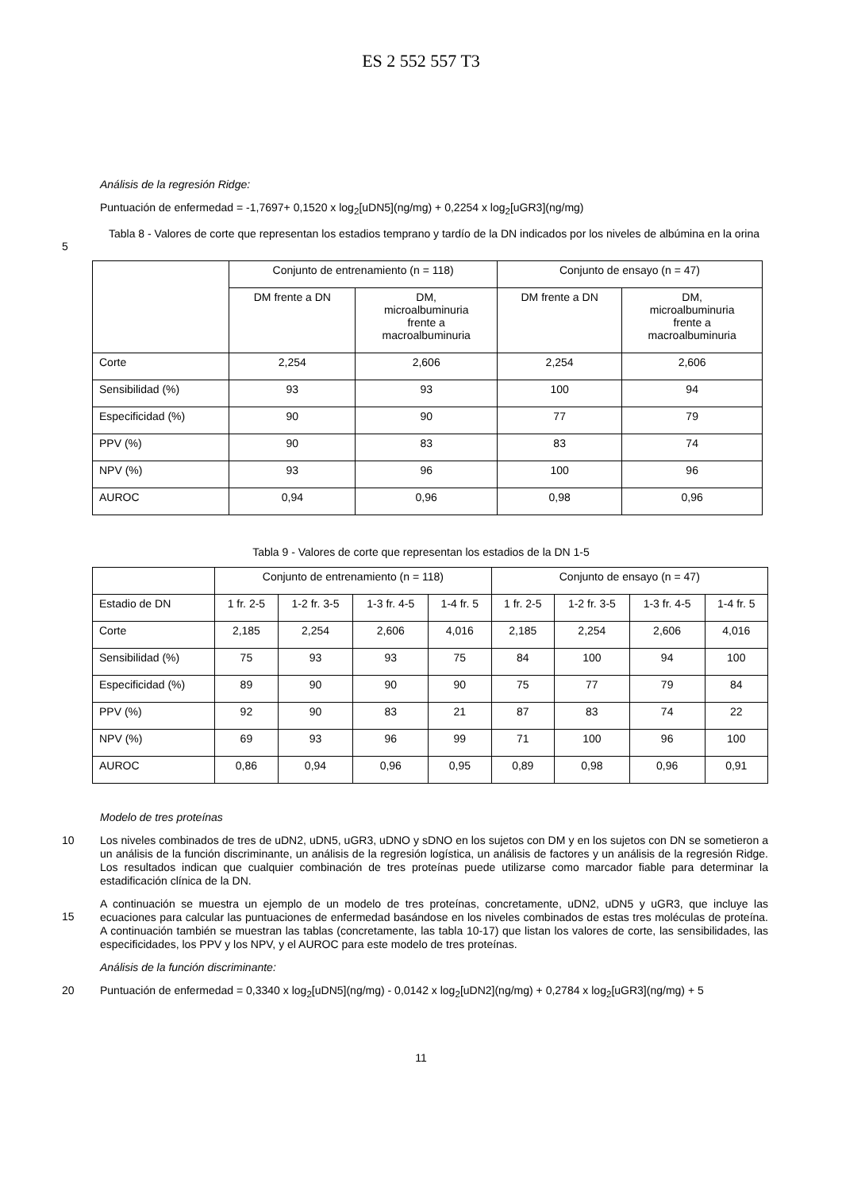ES 2 552 557 T3
Análisis de la regresión Ridge:
Puntuación de enfermedad = -1,7697+ 0,1520 x log<sub>2</sub>[uDN5](ng/mg) + 0,2254 x log<sub>2</sub>[uGR3](ng/mg)
5 Tabla 8 - Valores de corte que representan los estadios temprano y tardío de la DN indicados por los niveles de albúmina en la orina
| | Conjunto de entrenamiento (n = 118) | | Conjunto de ensayo (n = 47) | |
| | DM frente a DN | DM, microalbuminuria frente a macroalbuminuria | DM frente a DN | DM, microalbuminuria frente a macroalbuminuria |
| Corte | 2,254 | 2,606 | 2,254 | 2,606 |
| Sensibilidad (%) | 93 | 93 | 100 | 94 |
| Especificidad (%) | 90 | 90 | 77 | 79 |
| PPV (%) | 90 | 83 | 83 | 74 |
| NPV (%) | 93 | 96 | 100 | 96 |
| AUROC | 0,94 | 0,96 | 0,98 | 0,96 |
Tabla 9 - Valores de corte que representan los estadios de la DN 1-5
| | Conjunto de entrenamiento (n = 118) | | | | Conjunto de ensayo (n = 47) | | | |
| Estadio de DN | 1 fr. 2-5 | 1-2 fr. 3-5 | 1-3 fr. 4-5 | 1-4 fr. 5 | 1 fr. 2-5 | 1-2 fr. 3-5 | 1-3 fr. 4-5 | 1-4 fr. 5 |
| Corte | 2,185 | 2,254 | 2,606 | 4,016 | 2,185 | 2,254 | 2,606 | 4,016 |
| Sensibilidad (%) | 75 | 93 | 93 | 75 | 84 | 100 | 94 | 100 |
| Especificidad (%) | 89 | 90 | 90 | 90 | 75 | 77 | 79 | 84 |
| PPV (%) | 92 | 90 | 83 | 21 | 87 | 83 | 74 | 22 |
| NPV (%) | 69 | 93 | 96 | 99 | 71 | 100 | 96 | 100 |
| AUROC | 0,86 | 0,94 | 0,96 | 0,95 | 0,89 | 0,98 | 0,96 | 0,91 |
Modelo de tres proteínas
10
Los niveles combinados de tres de uDN2, uDN5, uGR3, uDNO y sDNO en los sujetos con DM y en los sujetos con DN se sometieron a un análisis de la función discriminante, un análisis de la regresión logística, un análisis de factores y un análisis de la regresión Ridge. Los resultados indican que cualquier combinación de tres proteínas puede utilizarse como marcador fiable para determinar la estadificación clínica de la DN.
15
A continuación se muestra un ejemplo de un modelo de tres proteínas, concretamente, uDN2, uDN5 y uGR3, que incluye las ecuaciones para calcular las puntuaciones de enfermedad basándose en los niveles combinados de estas tres moléculas de proteína. A continuación también se muestran las tablas (concretamente, las tabla 10-17) que listan los valores de corte, las sensibilidades, las especificidades, los PPV y los NPV, y el AUROC para este modelo de tres proteínas.
Análisis de la función discriminante:
20
Puntuación de enfermedad = 0,3340 x log<sub>2</sub>[uDN5](ng/mg) - 0,0142 x log<sub>2</sub>[uDN2](ng/mg) + 0,2784 x log<sub>2</sub>[uGR3](ng/mg) + 5
11